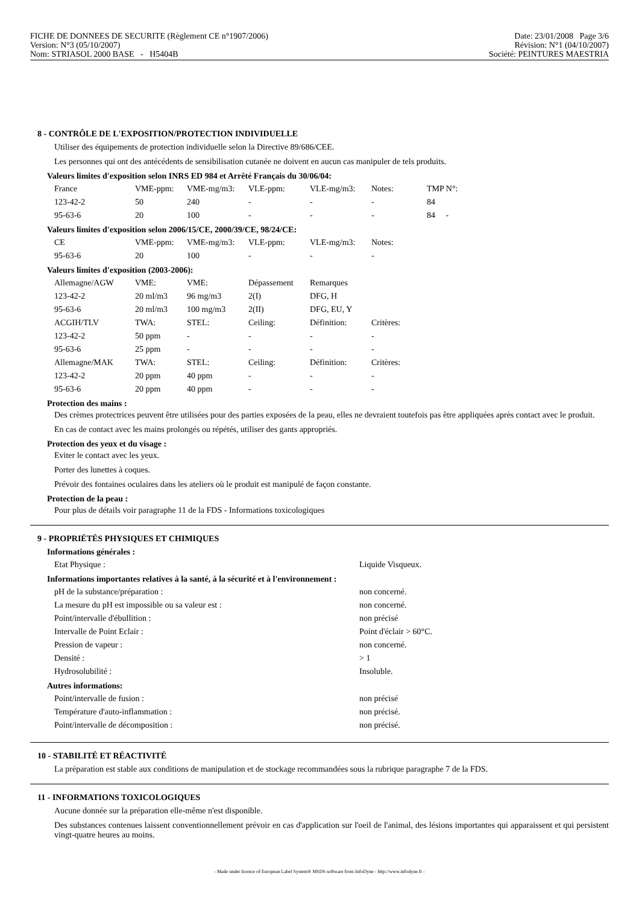FICHE DE DONNEES DE SECURITE (Règlement CE n°1907/2006)
Version: N°3 (05/10/2007)
Nom: STRIASOL 2000 BASE - H5404B
Date: 23/01/2008 Page 3/6
Révision: N°1 (04/10/2007)
Société: PEINTURES MAESTRIA
8 - CONTRÔLE DE L'EXPOSITION/PROTECTION INDIVIDUELLE
Utiliser des équipements de protection individuelle selon la Directive 89/686/CEE.
Les personnes qui ont des antécédents de sensibilisation cutanée ne doivent en aucun cas manipuler de tels produits.
Valeurs limites d'exposition selon INRS ED 984 et Arrêté Français du 30/06/04:
| France | VME-ppm: | VME-mg/m3: | VLE-ppm: | VLE-mg/m3: | Notes: | TMP N°: |
| 123-42-2 | 50 | 240 | - | - | - | 84 |
| 95-63-6 | 20 | 100 | - | - | - | 84 - |
Valeurs limites d'exposition selon 2006/15/CE, 2000/39/CE, 98/24/CE:
| CE | VME-ppm: | VME-mg/m3: | VLE-ppm: | VLE-mg/m3: | Notes: |
| 95-63-6 | 20 | 100 | - | - | - |
Valeurs limites d'exposition (2003-2006):
| Allemagne/AGW | VME: | VME: | Dépassement | Remarques | |
| 123-42-2 | 20 ml/m3 | 96 mg/m3 | 2(I) | DFG, H | |
| 95-63-6 | 20 ml/m3 | 100 mg/m3 | 2(II) | DFG, EU, Y | |
| ACGIH/TLV | TWA: | STEL: | Ceiling: | Définition: | Critères: |
| 123-42-2 | 50 ppm | - | - | - | - |
| 95-63-6 | 25 ppm | - | - | - | - |
| Allemagne/MAK | TWA: | STEL: | Ceiling: | Définition: | Critères: |
| 123-42-2 | 20 ppm | 40 ppm | - | - | - |
| 95-63-6 | 20 ppm | 40 ppm | - | - | - |
Protection des mains :
Des crèmes protectrices peuvent être utilisées pour des parties exposées de la peau, elles ne devraient toutefois pas être appliquées après contact avec le produit.
En cas de contact avec les mains prolongés ou répétés, utiliser des gants appropriés.
Protection des yeux et du visage :
Eviter le contact avec les yeux.
Porter des lunettes à coques.
Prévoir des fontaines oculaires dans les ateliers où le produit est manipulé de façon constante.
Protection de la peau :
Pour plus de détails voir paragraphe 11 de la FDS - Informations toxicologiques
9 - PROPRIÉTÉS PHYSIQUES ET CHIMIQUES
Informations générales :
| Etat Physique : | Liquide Visqueux. |
Informations importantes relatives à la santé, à la sécurité et à l'environnement :
| pH de la substance/préparation : | non concerné. |
| La mesure du pH est impossible ou sa valeur est : | non concerné. |
| Point/intervalle d'ébullition : | non précisé |
| Intervalle de Point Eclair : | Point d'éclair > 60°C. |
| Pression de vapeur : | non concerné. |
| Densité : | > 1 |
| Hydrosolubilité : | Insoluble. |
Autres informations:
| Point/intervalle de fusion : | non précisé |
| Température d'auto-inflammation : | non précisé. |
| Point/intervalle de décomposition : | non précisé. |
10 - STABILITÉ ET RÉACTIVITÉ
La préparation est stable aux conditions de manipulation et de stockage recommandées sous la rubrique paragraphe 7 de la FDS.
11 - INFORMATIONS TOXICOLOGIQUES
Aucune donnée sur la préparation elle-même n'est disponible.
Des substances contenues laissent conventionnellement prévoir en cas d'application sur l'oeil de l'animal, des lésions importantes qui apparaissent et qui persistent vingt-quatre heures au moins.
- Made under licence of European Label System® MSDS software from InfoDyne - http://www.infodyne.fr -